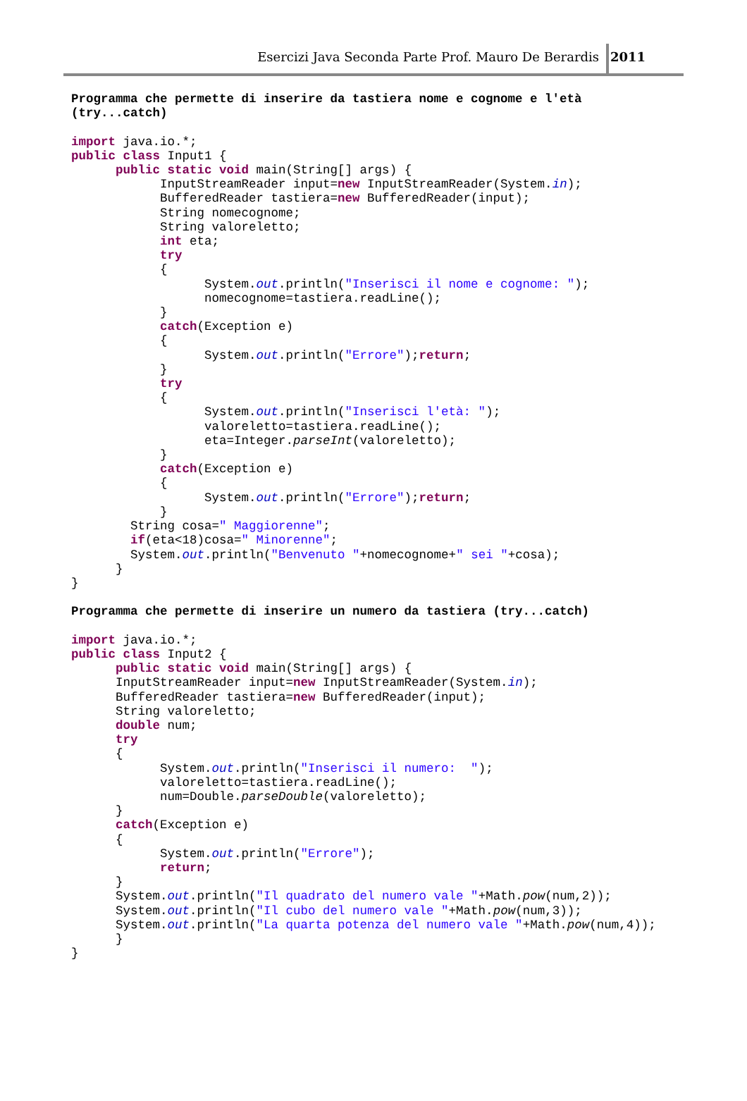Esercizi Java Seconda Parte Prof. Mauro De Berardis 2011
Programma che permette di inserire da tastiera nome e cognome e l'età (try...catch) import java.io.*; public class Input1 { public static void main(String[] args) { InputStreamReader input=new InputStreamReader(System.in); BufferedReader tastiera=new BufferedReader(input); String nomecognome; String valoreletto; int eta; try { System.out.println("Inserisci il nome e cognome: "); nomecognome=tastiera.readLine(); } catch(Exception e) { System.out.println("Errore");return; } try { System.out.println("Inserisci l'età: "); valoreletto=tastiera.readLine(); eta=Integer.parseInt(valoreletto); } catch(Exception e) { System.out.println("Errore");return; } String cosa=" Maggiorenne"; if(eta<18)cosa=" Minorenne"; System.out.println("Benvenuto "+nomecognome+" sei "+cosa); } } Programma che permette di inserire un numero da tastiera (try...catch) import java.io.*; public class Input2 { public static void main(String[] args) { InputStreamReader input=new InputStreamReader(System.in); BufferedReader tastiera=new BufferedReader(input); String valoreletto; double num; try { System.out.println("Inserisci il numero: "); valoreletto=tastiera.readLine(); num=Double.parseDouble(valoreletto); } catch(Exception e) { System.out.println("Errore"); return; } System.out.println("Il quadrato del numero vale "+Math.pow(num,2)); System.out.println("Il cubo del numero vale "+Math.pow(num,3)); System.out.println("La quarta potenza del numero vale "+Math.pow(num,4)); } }